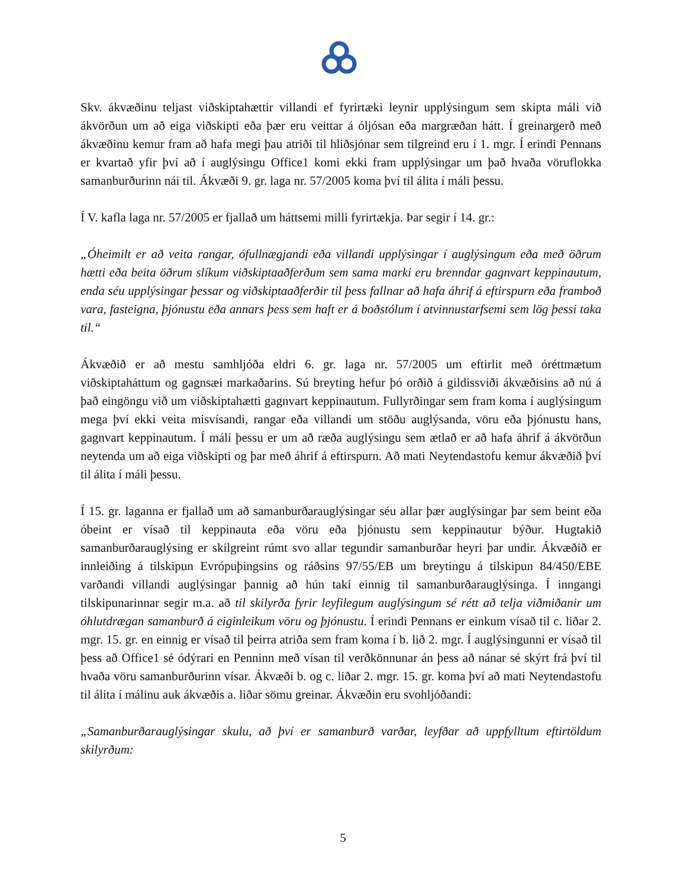Skv. ákvæðinu teljast viðskiptahættir villandi ef fyrirtæki leynir upplýsingum sem skipta máli við ákvörðun um að eiga viðskipti eða þær eru veittar á óljósan eða margræðan hátt. Í greinargerð með ákvæðinu kemur fram að hafa megi þau atriði til hliðsjónar sem tilgreind eru í 1. mgr. Í erindi Pennans er kvartað yfir því að í auglýsingu Office1 komi ekki fram upplýsingar um það hvaða vöruflokka samanburðurinn nái til. Ákvæði 9. gr. laga nr. 57/2005 koma því til álita í máli þessu.
Í V. kafla laga nr. 57/2005 er fjallað um háttsemi milli fyrirtækja. Þar segir í 14. gr.:
„Óheimilt er að veita rangar, ófullnægjandi eða villandi upplýsingar í auglýsingum eða með öðrum hætti eða beita öðrum slíkum viðskiptaaðferðum sem sama marki eru brenndar gagnvart keppinautum, enda séu upplýsingar þessar og viðskiptaaðferðir til þess fallnar að hafa áhrif á eftirspurn eða framboð vara, fasteigna, þjónustu eða annars þess sem haft er á boðstólum í atvinnustarfsemi sem lög þessi taka til.“
Ákvæðið er að mestu samhljóða eldri 6. gr. laga nr. 57/2005 um eftirlit með óréttmætum viðskiptaháttum og gagnsæi markaðarins. Sú breyting hefur þó orðið á gildissviði ákvæðisins að nú á það eingöngu við um viðskiptahætti gagnvart keppinautum. Fullyrðingar sem fram koma í auglýsingum mega því ekki veita misvísandi, rangar eða villandi um stöðu auglýsanda, vöru eða þjónustu hans, gagnvart keppinautum. Í máli þessu er um að ræða auglýsingu sem ætlað er að hafa áhrif á ákvörðun neytenda um að eiga viðskipti og þar með áhrif á eftirspurn. Að mati Neytendastofu kemur ákvæðið því til álita í máli þessu.
Í 15. gr. laganna er fjallað um að samanburðarauglýsingar séu allar þær auglýsingar þar sem beint eða óbeint er vísað til keppinauta eða vöru eða þjónustu sem keppinautur býður. Hugtakið samanburðarauglýsing er skilgreint rúmt svo allar tegundir samanburðar heyri þar undir. Ákvæðið er innleiðing á tilskipun Evrópuþingsins og ráðsins 97/55/EB um breytingu á tilskipun 84/450/EBE varðandi villandi auglýsingar þannig að hún taki einnig til samanburðarauglýsinga. Í inngangi tilskipunarinnar segir m.a. að til skilyrða fyrir leyfilegum auglýsingum sé rétt að telja viðmiðanir um óhlutdrægan samanburð á eiginleikum vöru og þjónustu. Í erindi Pennans er einkum vísað til c. liðar 2. mgr. 15. gr. en einnig er vísað til þeirra atriða sem fram koma í b. lið 2. mgr. Í auglýsingunni er vísað til þess að Office1 sé ódýrari en Penninn með vísan til verðkönnunar án þess að nánar sé skýrt frá því til hvaða vöru samanburðurinn vísar. Ákvæði b. og c. liðar 2. mgr. 15. gr. koma því að mati Neytendastofu til álita í málinu auk ákvæðis a. liðar sömu greinar. Ákvæðin eru svohljóðandi:
„Samanburðarauglýsingar skulu, að því er samanburð varðar, leyfðar að uppfylltum eftirtöldum skilyrðum:
5